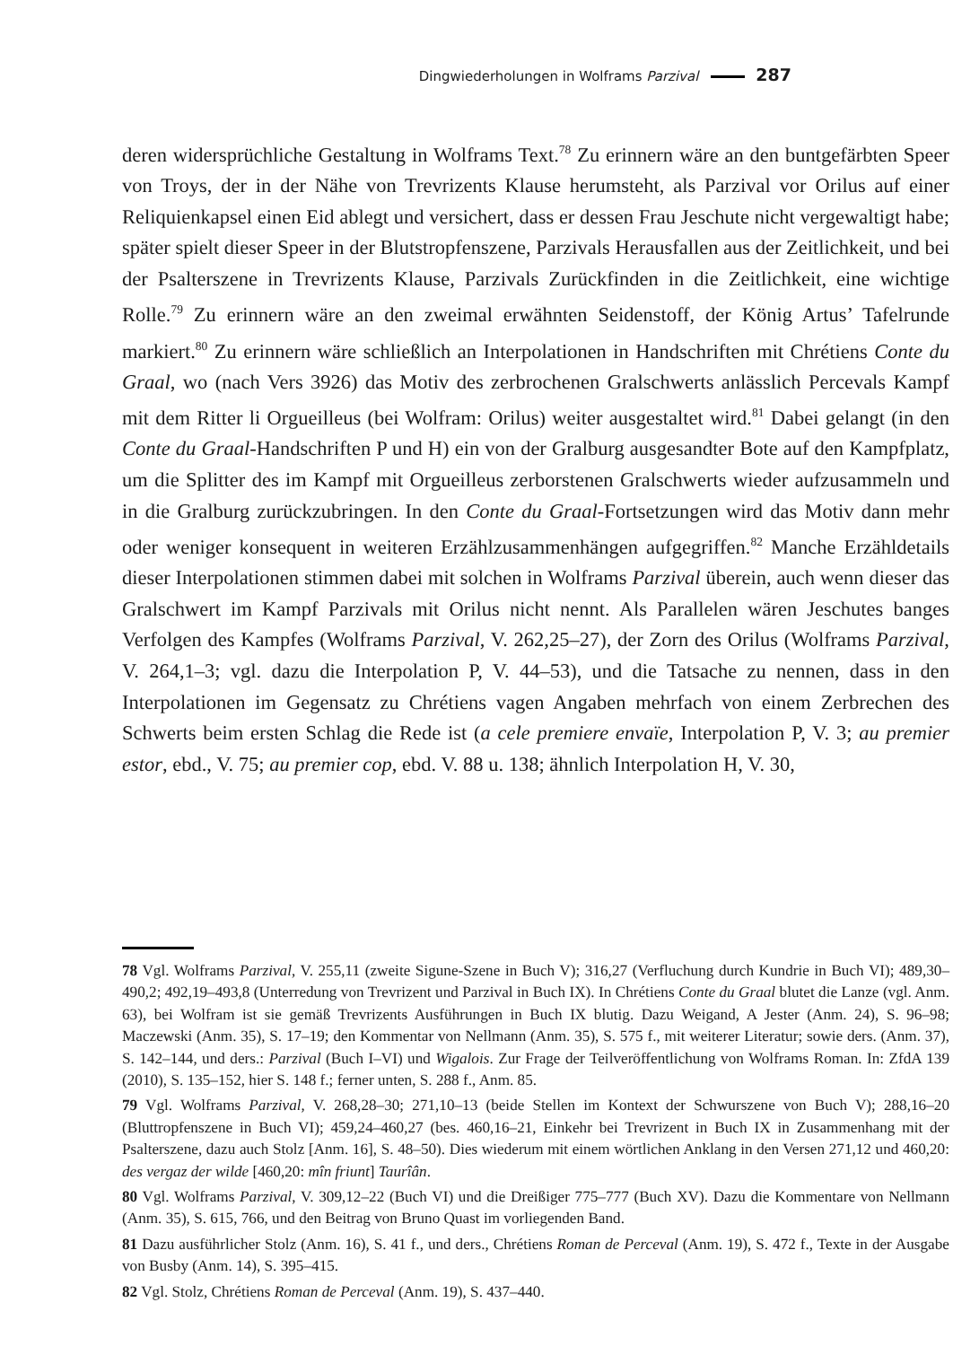Dingwiederholungen in Wolframs Parzival 287
deren widersprüchliche Gestaltung in Wolframs Text.<sup>78</sup> Zu erinnern wäre an den buntgefärbten Speer von Troys, der in der Nähe von Trevrizents Klause herumsteht, als Parzival vor Orilus auf einer Reliquienkapsel einen Eid ablegt und versichert, dass er dessen Frau Jeschute nicht vergewaltigt habe; später spielt dieser Speer in der Blutstropfenszene, Parzivals Herausfallen aus der Zeitlichkeit, und bei der Psalterszene in Trevrizents Klause, Parzivals Zurückfinden in die Zeitlichkeit, eine wichtige Rolle.<sup>79</sup> Zu erinnern wäre an den zweimal erwähnten Seidenstoff, der König Artus’ Tafelrunde markiert.<sup>80</sup> Zu erinnern wäre schließlich an Interpolationen in Handschriften mit Chrétiens Conte du Graal, wo (nach Vers 3926) das Motiv des zerbrochenen Gralschwerts anlässlich Percevals Kampf mit dem Ritter li Orgueilleus (bei Wolfram: Orilus) weiter ausgestaltet wird.<sup>81</sup> Dabei gelangt (in den Conte du Graal-Handschriften P und H) ein von der Gralburg ausgesandter Bote auf den Kampfplatz, um die Splitter des im Kampf mit Orgueilleus zerborstenen Gralschwerts wieder aufzusammeln und in die Gralburg zurückzubringen. In den Conte du Graal-Fortsetzungen wird das Motiv dann mehr oder weniger konsequent in weiteren Erzählzusammenhängen aufgegriffen.<sup>82</sup> Manche Erzähldetails dieser Interpolationen stimmen dabei mit solchen in Wolframs Parzival überein, auch wenn dieser das Gralschwert im Kampf Parzivals mit Orilus nicht nennt. Als Parallelen wären Jeschutes banges Verfolgen des Kampfes (Wolframs Parzival, V. 262,25–27), der Zorn des Orilus (Wolframs Parzival, V. 264,1–3; vgl. dazu die Interpolation P, V. 44–53), und die Tatsache zu nennen, dass in den Interpolationen im Gegensatz zu Chrétiens vagen Angaben mehrfach von einem Zerbrechen des Schwerts beim ersten Schlag die Rede ist (a cele premiere envaïe, Interpolation P, V. 3; au premier estor, ebd., V. 75; au premier cop, ebd. V. 88 u. 138; ähnlich Interpolation H, V. 30,
78 Vgl. Wolframs Parzival, V. 255,11 (zweite Sigune-Szene in Buch V); 316,27 (Verfluchung durch Kundrie in Buch VI); 489,30–490,2; 492,19–493,8 (Unterredung von Trevrizent und Parzival in Buch IX). In Chrétiens Conte du Graal blutet die Lanze (vgl. Anm. 63), bei Wolfram ist sie gemäß Trevrizents Ausführungen in Buch IX blutig. Dazu Weigand, A Jester (Anm. 24), S. 96–98; Maczewski (Anm. 35), S. 17–19; den Kommentar von Nellmann (Anm. 35), S. 575 f., mit weiterer Literatur; sowie ders. (Anm. 37), S. 142–144, und ders.: Parzival (Buch I–VI) und Wigalois. Zur Frage der Teilveröffentlichung von Wolframs Roman. In: ZfdA 139 (2010), S. 135–152, hier S. 148 f.; ferner unten, S. 288 f., Anm. 85.
79 Vgl. Wolframs Parzival, V. 268,28–30; 271,10–13 (beide Stellen im Kontext der Schwurszene von Buch V); 288,16–20 (Bluttropfenszene in Buch VI); 459,24–460,27 (bes. 460,16–21, Einkehr bei Trevrizent in Buch IX in Zusammenhang mit der Psalterszene, dazu auch Stolz [Anm. 16], S. 48–50). Dies wiederum mit einem wörtlichen Anklang in den Versen 271,12 und 460,20: des vergaz der wilde [460,20: mîn friunt] Taurîân.
80 Vgl. Wolframs Parzival, V. 309,12–22 (Buch VI) und die Dreißiger 775–777 (Buch XV). Dazu die Kommentare von Nellmann (Anm. 35), S. 615, 766, und den Beitrag von Bruno Quast im vorliegenden Band.
81 Dazu ausführlicher Stolz (Anm. 16), S. 41 f., und ders., Chrétiens Roman de Perceval (Anm. 19), S. 472 f., Texte in der Ausgabe von Busby (Anm. 14), S. 395–415.
82 Vgl. Stolz, Chrétiens Roman de Perceval (Anm. 19), S. 437–440.